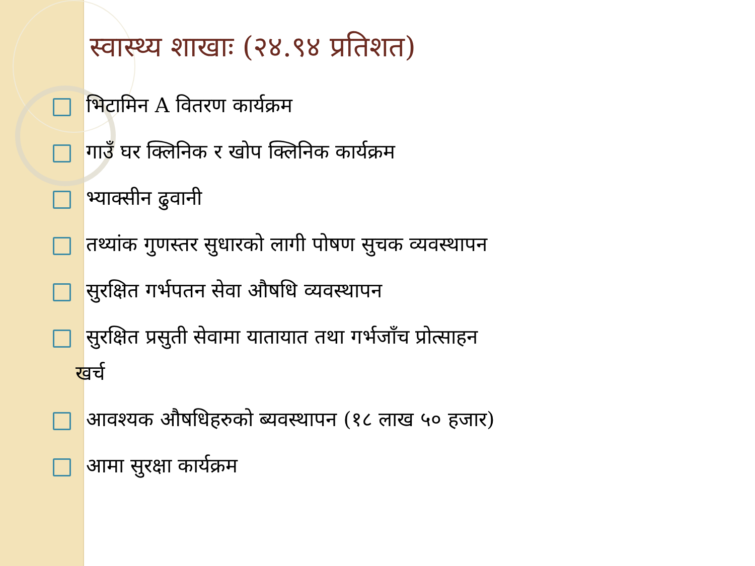स्वास्थ्य शाखाः (२४.९४ प्रतिशत)
भिटामिन A वितरण कार्यक्रम
गाउँ घर क्लिनिक र खोप क्लिनिक कार्यक्रम
भ्याक्सीन ढुवानी
तथ्यांक गुणस्तर सुधारको लागी पोषण सुचक व्यवस्थापन
सुरक्षित गर्भपतन सेवा औषधि व्यवस्थापन
सुरक्षित प्रसुती सेवामा यातायात तथा गर्भजाँच प्रोत्साहन
खर्च
आवश्यक औषधिहरुको ब्यवस्थापन (१८ लाख ५० हजार)
आमा सुरक्षा कार्यक्रम